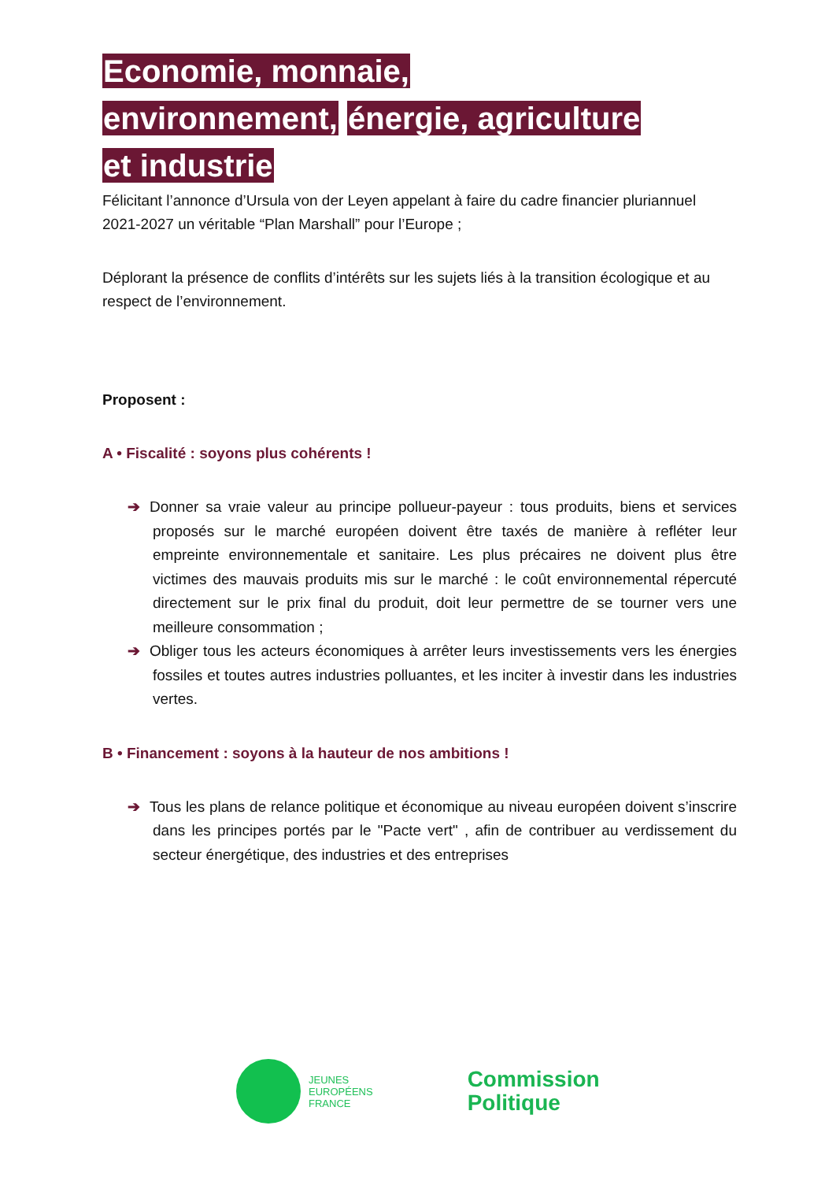Economie, monnaie,
environnement, énergie, agriculture
et industrie
Félicitant l’annonce d’Ursula von der Leyen appelant à faire du cadre financier pluriannuel 2021-2027 un véritable “Plan Marshall” pour l’Europe ;
Déplorant la présence de conflits d’intérêts sur les sujets liés à la transition écologique et au respect de l’environnement.
Proposent :
A • Fiscalité : soyons plus cohérents !
➔ Donner sa vraie valeur au principe pollueur-payeur : tous produits, biens et services proposés sur le marché européen doivent être taxés de manière à refléter leur empreinte environnementale et sanitaire. Les plus précaires ne doivent plus être victimes des mauvais produits mis sur le marché : le coût environnemental répercuté directement sur le prix final du produit, doit leur permettre de se tourner vers une meilleure consommation ;
➔ Obliger tous les acteurs économiques à arrêter leurs investissements vers les énergies fossiles et toutes autres industries polluantes, et les inciter à investir dans les industries vertes.
B • Financement : soyons à la hauteur de nos ambitions !
➔ Tous les plans de relance politique et économique au niveau européen doivent s’inscrire dans les principes portés par le "Pacte vert" , afin de contribuer au verdissement du secteur énergétique, des industries et des entreprises
JEUNES
EUROPÉENS
FRANCE
Commission
Politique